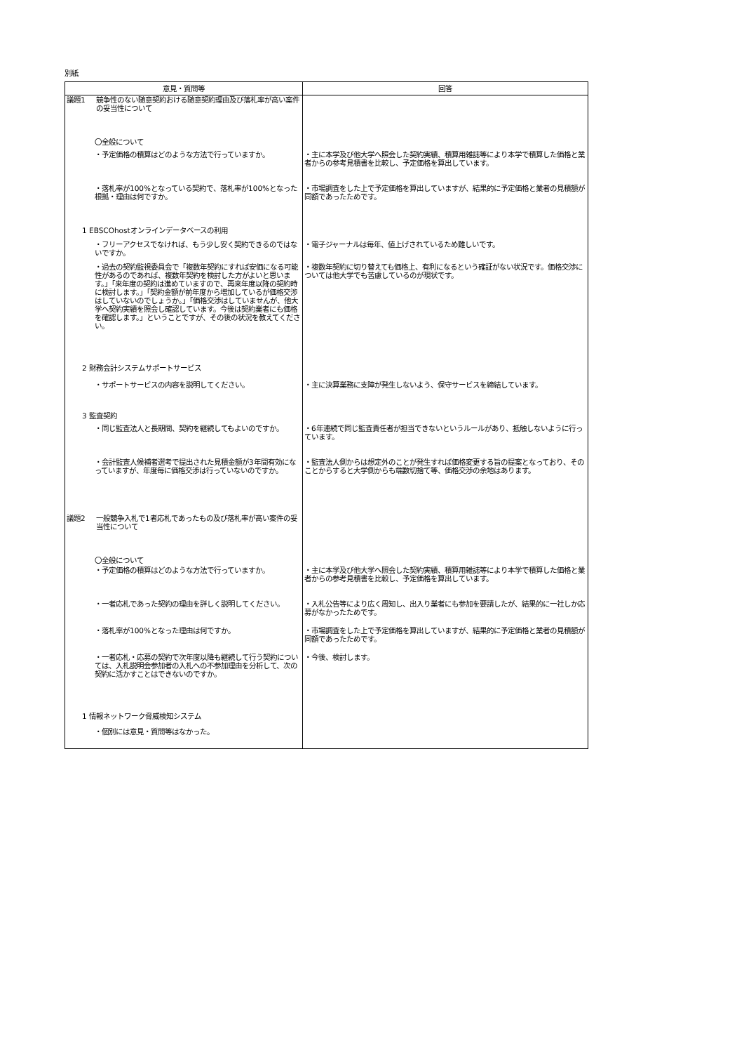別紙
| 意見・質問等 | 回答 |
| --- | --- |
| 議題1 競争性のない随意契約おける随意契約理由及び落札率が高い案件の妥当性について | |
| 〇全般について | |
| ・予定価格の積算はどのような方法で行っていますか。 | ・主に本学及び他大学へ照会した契約実績、積算用雑誌等により本学で積算した価格と業者からの参考見積書を比較し、予定価格を算出しています。 |
| ・落札率が100%となっている契約で、落札率が100%となった根拠・理由は何ですか。 | ・市場調査をした上で予定価格を算出していますが、結果的に予定価格と業者の見積額が同額であったためです。 |
| 1 EBSCOhostオンラインデータベースの利用 | |
| ・フリーアクセスでなければ、もう少し安く契約できるのではないですか。 | ・電子ジャーナルは毎年、値上げされているため難しいです。 |
| ・過去の契約監視委員会で「複数年契約にすれば安価になる可能性があるのであれば、複数年契約を検討した方がよいと思います。」「来年度の契約は進めていますので、再来年度以降の契約時に検討します。」「契約金額が前年度から増加しているが価格交渉はしていないのでしょうか。」「価格交渉はしていませんが、他大学へ契約実績を照会し確認しています。今後は契約業者にも価格を確認します。」ということですが、その後の状況を教えてください。 | ・複数年契約に切り替えても価格上、有利になるという確証がない状況です。価格交渉については他大学でも苦慮しているのが現状です。 |
| 2 財務会計システムサポートサービス | |
| ・サポートサービスの内容を説明してください。 | ・主に決算業務に支障が発生しないよう、保守サービスを締結しています。 |
| 3 監査契約 | |
| ・同じ監査法人と長期間、契約を継続してもよいのですか。 | ・6年連続で同じ監査責任者が担当できないというルールがあり、抵触しないように行っています。 |
| ・会計監査人候補者選考で提出された見積金額が3年間有効になっていますが、年度毎に価格交渉は行っていないのですか。 | ・監査法人側からは想定外のことが発生すれば価格変更する旨の提案となっており、そのことからすると大学側からも端数切捨て等、価格交渉の余地はあります。 |
| 議題2 一般競争入札で1者応札であったもの及び落札率が高い案件の妥当性について | |
| 〇全般について | |
| ・予定価格の積算はどのような方法で行っていますか。 | ・主に本学及び他大学へ照会した契約実績、積算用雑誌等により本学で積算した価格と業者からの参考見積書を比較し、予定価格を算出しています。 |
| ・一者応札であった契約の理由を詳しく説明してください。 | ・入札公告等により広く周知し、出入り業者にも参加を要請したが、結果的に一社しか応募がなかったためです。 |
| ・落札率が100%となった理由は何ですか。 | ・市場調査をした上で予定価格を算出していますが、結果的に予定価格と業者の見積額が同額であったためです。 |
| ・一者応札・応募の契約で次年度以降も継続して行う契約については、入札説明会参加者の入札への不参加理由を分析して、次の契約に活かすことはできないのですか。 | ・今後、検討します。 |
| 1 情報ネットワーク脅威検知システム | |
| ・個別には意見・質問等はなかった。 | |